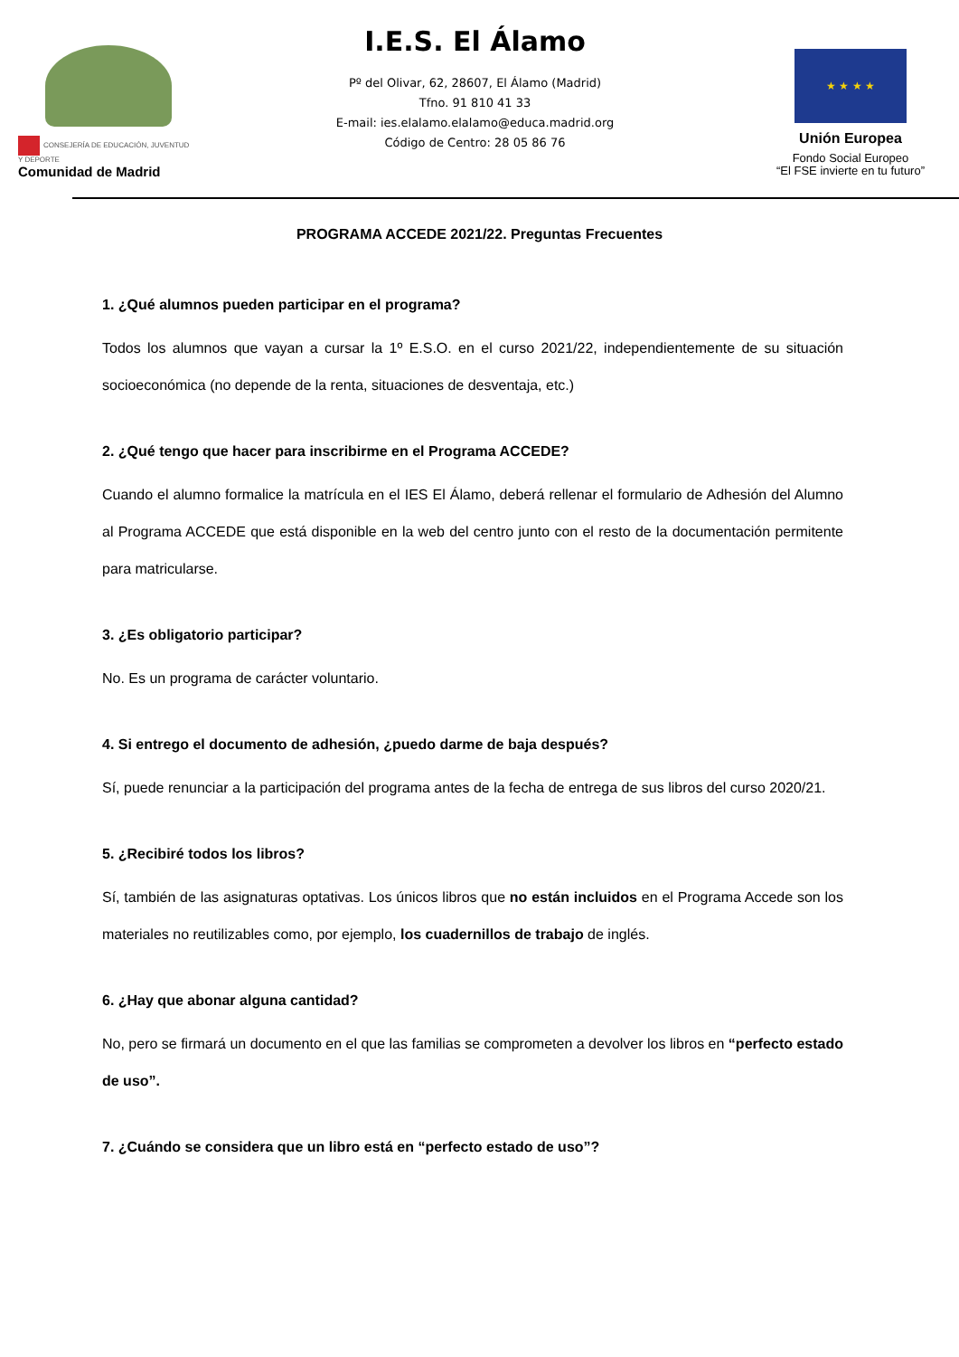CONSEJERÍA DE EDUCACIÓN, JUVENTUD Y DEPORTE
Comunidad de Madrid
I.E.S. El Álamo
Pº del Olivar, 62, 28607, El Álamo (Madrid)
Tfno. 91 810 41 33
E-mail: ies.elalamo.elalamo@educa.madrid.org
Código de Centro: 28 05 86 76
★ ★ ★ ★
Unión Europea
Fondo Social Europeo
“El FSE invierte en tu futuro”
PROGRAMA ACCEDE 2021/22. Preguntas Frecuentes
1. ¿Qué alumnos pueden participar en el programa?
Todos los alumnos que vayan a cursar la 1º E.S.O. en el curso 2021/22, independientemente de su situación socioeconómica (no depende de la renta, situaciones de desventaja, etc.)
2. ¿Qué tengo que hacer para inscribirme en el Programa ACCEDE?
Cuando el alumno formalice la matrícula en el IES El Álamo, deberá rellenar el formulario de Adhesión del Alumno al Programa ACCEDE que está disponible en la web del centro junto con el resto de la documentación permitente para matricularse.
3. ¿Es obligatorio participar?
No. Es un programa de carácter voluntario.
4. Si entrego el documento de adhesión, ¿puedo darme de baja después?
Sí, puede renunciar a la participación del programa antes de la fecha de entrega de sus libros del curso 2020/21.
5. ¿Recibiré todos los libros?
Sí, también de las asignaturas optativas. Los únicos libros que no están incluidos en el Programa Accede son los materiales no reutilizables como, por ejemplo, los cuadernillos de trabajo de inglés.
6. ¿Hay que abonar alguna cantidad?
No, pero se firmará un documento en el que las familias se comprometen a devolver los libros en “perfecto estado de uso”.
7. ¿Cuándo se considera que un libro está en “perfecto estado de uso”?